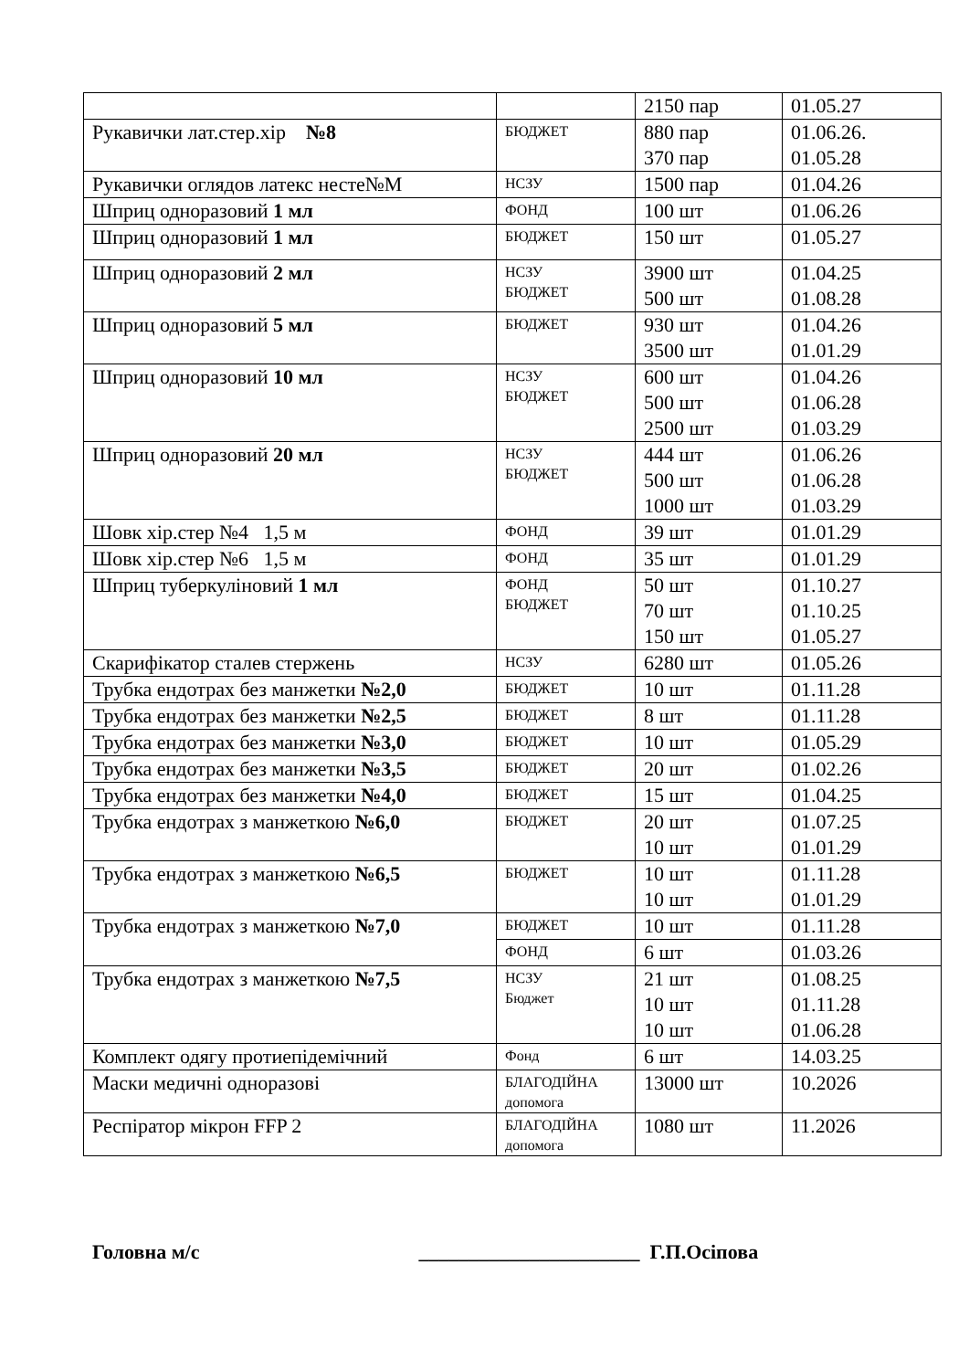| | | 2150 пар | 01.05.27 |
| Рукавички лат.стер.хір №8 | БЮДЖЕТ | 880 пар 370 пар | 01.06.26. 01.05.28 |
| Рукавички оглядов латекс несте№М | НСЗУ | 1500 пар | 01.04.26 |
| Шприц одноразовий 1 мл | ФОНД | 100 шт | 01.06.26 |
| Шприц одноразовий 1 мл | БЮДЖЕТ | 150 шт | 01.05.27 |
| Шприц одноразовий 2 мл | НСЗУ БЮДЖЕТ | 3900 шт 500 шт | 01.04.25 01.08.28 |
| Шприц одноразовий 5 мл | БЮДЖЕТ | 930 шт 3500 шт | 01.04.26 01.01.29 |
| Шприц одноразовий 10 мл | НСЗУ БЮДЖЕТ | 600 шт 500 шт 2500 шт | 01.04.26 01.06.28 01.03.29 |
| Шприц одноразовий 20 мл | НСЗУ БЮДЖЕТ | 444 шт 500 шт 1000 шт | 01.06.26 01.06.28 01.03.29 |
| Шовк хір.стер №4 1,5 м | ФОНД | 39 шт | 01.01.29 |
| Шовк хір.стер №6 1,5 м | ФОНД | 35 шт | 01.01.29 |
| Шприц туберкуліновий 1 мл | ФОНД БЮДЖЕТ | 50 шт 70 шт 150 шт | 01.10.27 01.10.25 01.05.27 |
| Скарифікатор сталев стержень | НСЗУ | 6280 шт | 01.05.26 |
| Трубка ендотрах без манжетки №2,0 | БЮДЖЕТ | 10 шт | 01.11.28 |
| Трубка ендотрах без манжетки №2,5 | БЮДЖЕТ | 8 шт | 01.11.28 |
| Трубка ендотрах без манжетки №3,0 | БЮДЖЕТ | 10 шт | 01.05.29 |
| Трубка ендотрах без манжетки №3,5 | БЮДЖЕТ | 20 шт | 01.02.26 |
| Трубка ендотрах без манжетки №4,0 | БЮДЖЕТ | 15 шт | 01.04.25 |
| Трубка ендотрах з манжеткою №6,0 | БЮДЖЕТ | 20 шт 10 шт | 01.07.25 01.01.29 |
| Трубка ендотрах з манжеткою №6,5 | БЮДЖЕТ | 10 шт 10 шт | 01.11.28 01.01.29 |
| Трубка ендотрах з манжеткою №7,0 | БЮДЖЕТ | 10 шт | 01.11.28 |
| | ФОНД | 6 шт | 01.03.26 |
| Трубка ендотрах з манжеткою №7,5 | НСЗУ Бюджет | 21 шт 10 шт 10 шт | 01.08.25 01.11.28 01.06.28 |
| Комплект одягу протиепідемічний | Фонд | 6 шт | 14.03.25 |
| Маски медичні одноразові | БЛАГОДІЙНА допомога | 13000 шт | 10.2026 |
| Респіратор мікрон FFP 2 | БЛАГОДІЙНА допомога | 1080 шт | 11.2026 |
Головна м/с ______________________ Г.П.Осіпова